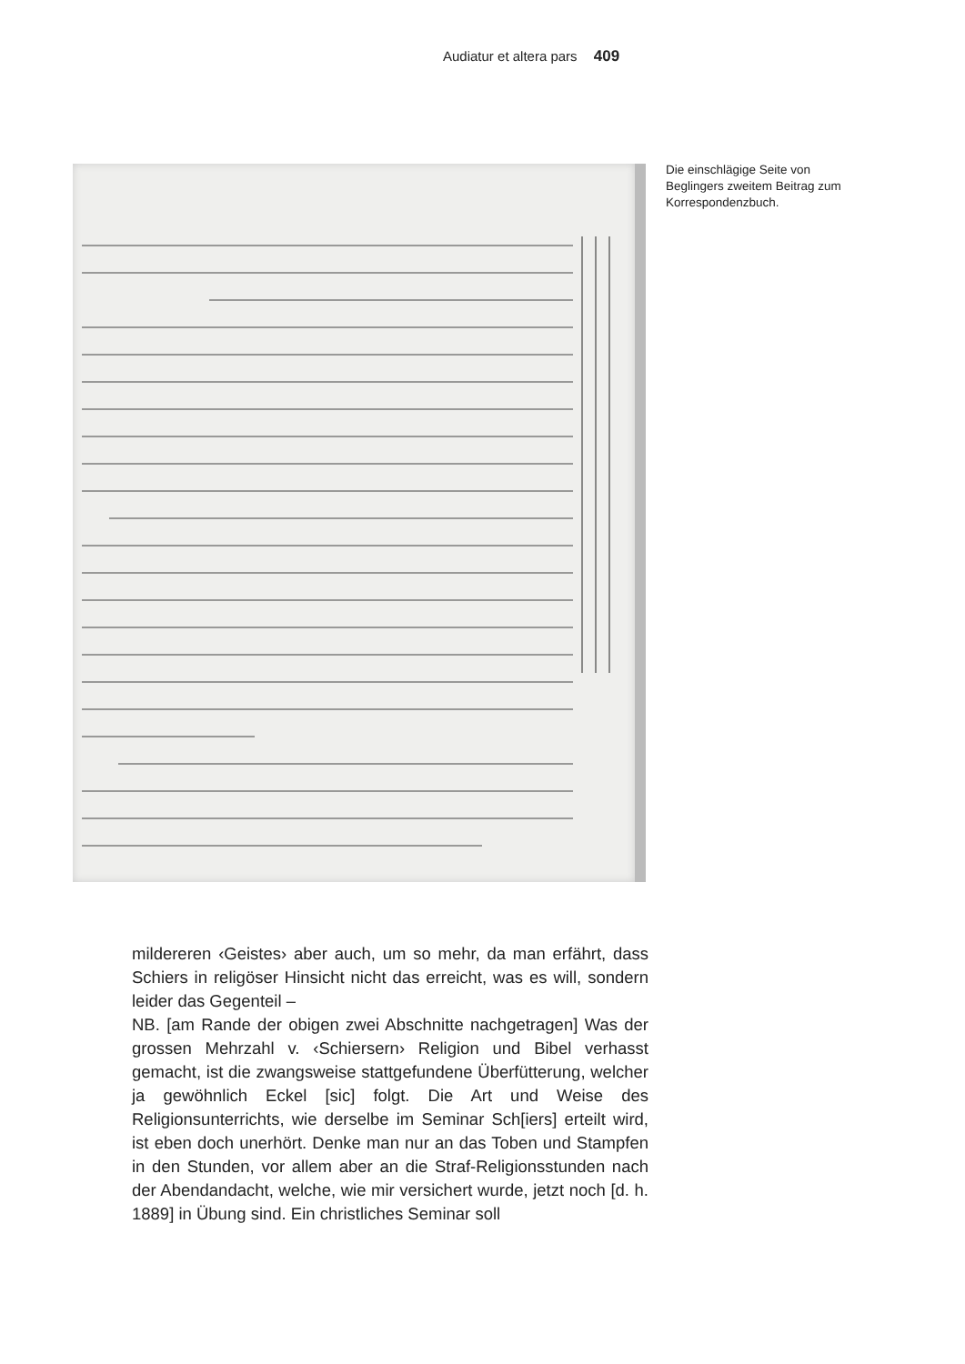Audiatur et altera pars 409
Die einschlägige Seite von Beglingers zweitem Beitrag zum Korrespondenzbuch.
mildereren ‹Geistes› aber auch, um so mehr, da man erfährt, dass Schiers in religöser Hinsicht nicht das erreicht, was es will, sondern leider das Gegenteil –
NB. [am Rande der obigen zwei Abschnitte nachgetragen] Was der grossen Mehrzahl v. ‹Schiersern› Religion und Bibel verhasst gemacht, ist die zwangsweise stattgefundene Überfütterung, welcher ja gewöhnlich Eckel [sic] folgt. Die Art und Weise des Religionsunterrichts, wie derselbe im Seminar Sch[iers] erteilt wird, ist eben doch unerhört. Denke man nur an das Toben und Stampfen in den Stunden, vor allem aber an die Straf-Religionsstunden nach der Abendandacht, welche, wie mir versichert wurde, jetzt noch [d. h. 1889] in Übung sind. Ein christliches Seminar soll